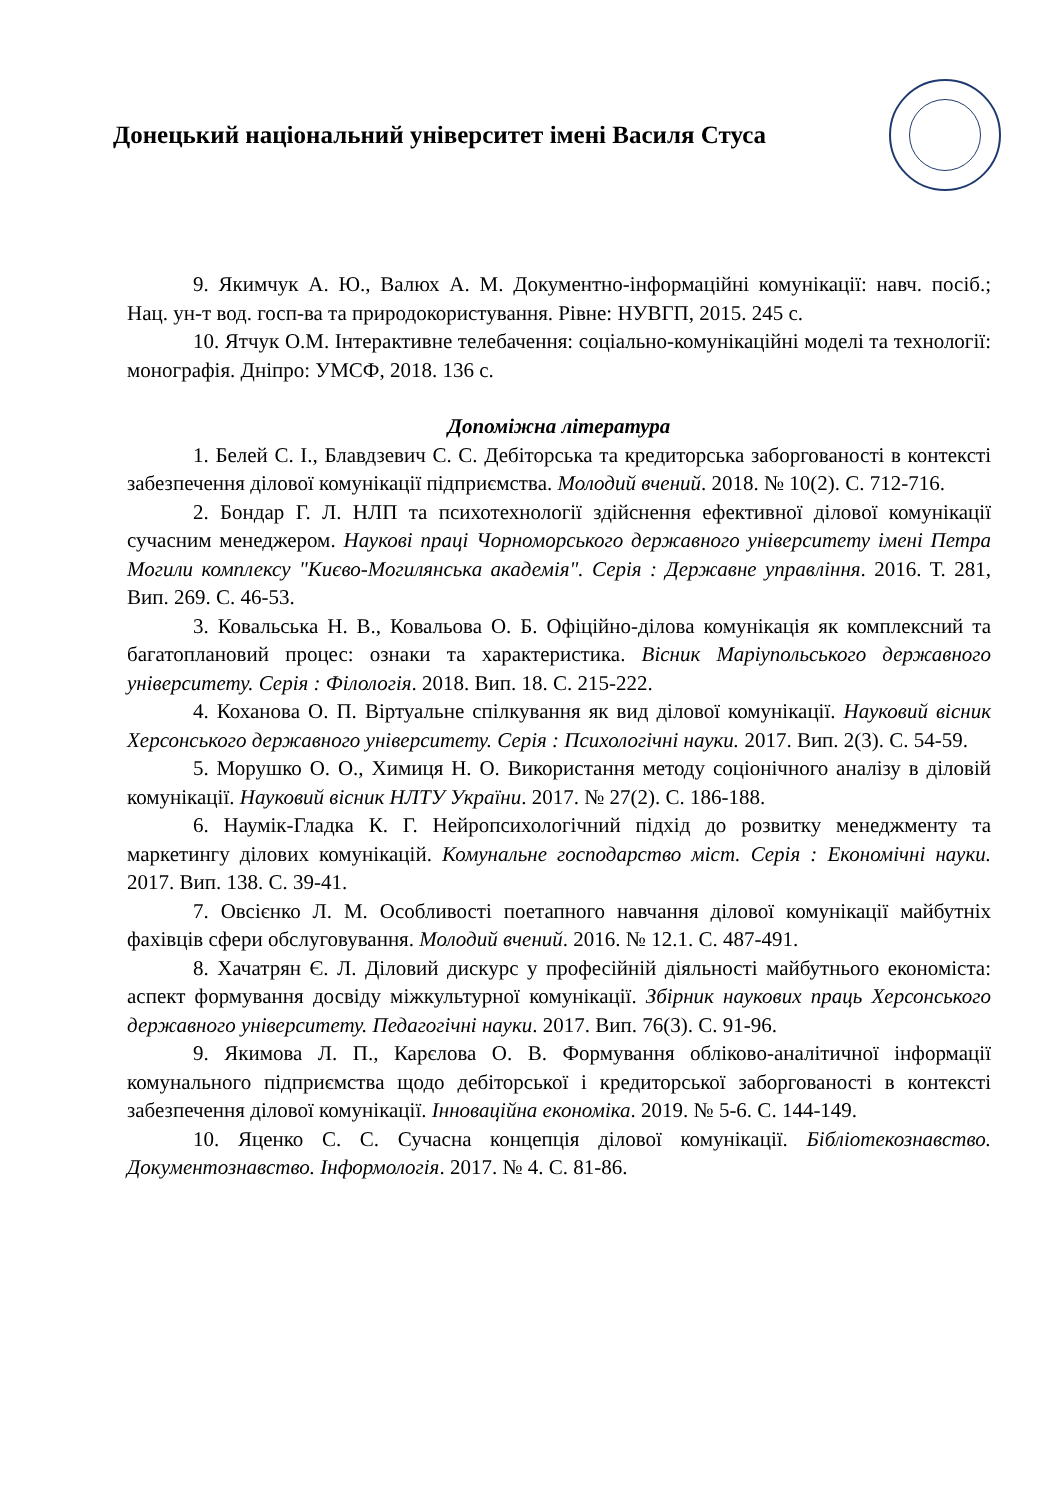Донецький національний університет імені Василя Стуса
9. Якимчук А. Ю., Валюх А. М. Документно-інформаційні комунікації: навч. посіб.; Нац. ун-т вод. госп-ва та природокористування. Рівне: НУВГП, 2015. 245 с.
10. Ятчук О.М. Інтерактивне телебачення: соціально-комунікаційні моделі та технології: монографія. Дніпро: УМСФ, 2018. 136 с.
Допоміжна література
1. Белей С. І., Блавдзевич С. С. Дебіторська та кредиторська заборгованості в контексті забезпечення ділової комунікації підприємства. Молодий вчений. 2018. № 10(2). С. 712-716.
2. Бондар Г. Л. НЛП та психотехнології здійснення ефективної ділової комунікації сучасним менеджером. Наукові праці Чорноморського державного університету імені Петра Могили комплексу "Києво-Могилянська академія". Серія : Державне управління. 2016. Т. 281, Вип. 269. С. 46-53.
3. Ковальська Н. В., Ковальова О. Б. Офіційно-ділова комунікація як комплексний та багатоплановий процес: ознаки та характеристика. Вісник Маріупольського державного університету. Серія : Філологія. 2018. Вип. 18. С. 215-222.
4. Коханова О. П. Віртуальне спілкування як вид ділової комунікації. Науковий вісник Херсонського державного університету. Серія : Психологічні науки. 2017. Вип. 2(3). С. 54-59.
5. Морушко О. О., Химиця Н. О. Використання методу соціонічного аналізу в діловій комунікації. Науковий вісник НЛТУ України. 2017. № 27(2). С. 186-188.
6. Наумік-Гладка К. Г. Нейропсихологічний підхід до розвитку менеджменту та маркетингу ділових комунікацій. Комунальне господарство міст. Серія : Економічні науки. 2017. Вип. 138. С. 39-41.
7. Овсієнко Л. М. Особливості поетапного навчання ділової комунікації майбутніх фахівців сфери обслуговування. Молодий вчений. 2016. № 12.1. С. 487-491.
8. Хачатрян Є. Л. Діловий дискурс у професійній діяльності майбутнього економіста: аспект формування досвіду міжкультурної комунікації. Збірник наукових праць Херсонського державного університету. Педагогічні науки. 2017. Вип. 76(3). С. 91-96.
9. Якимова Л. П., Карєлова О. В. Формування обліково-аналітичної інформації комунального підприємства щодо дебіторської і кредиторської заборгованості в контексті забезпечення ділової комунікації. Інноваційна економіка. 2019. № 5-6. С. 144-149.
10. Яценко С. С. Сучасна концепція ділової комунікації. Бібліотекознавство. Документознавство. Інформологія. 2017. № 4. С. 81-86.